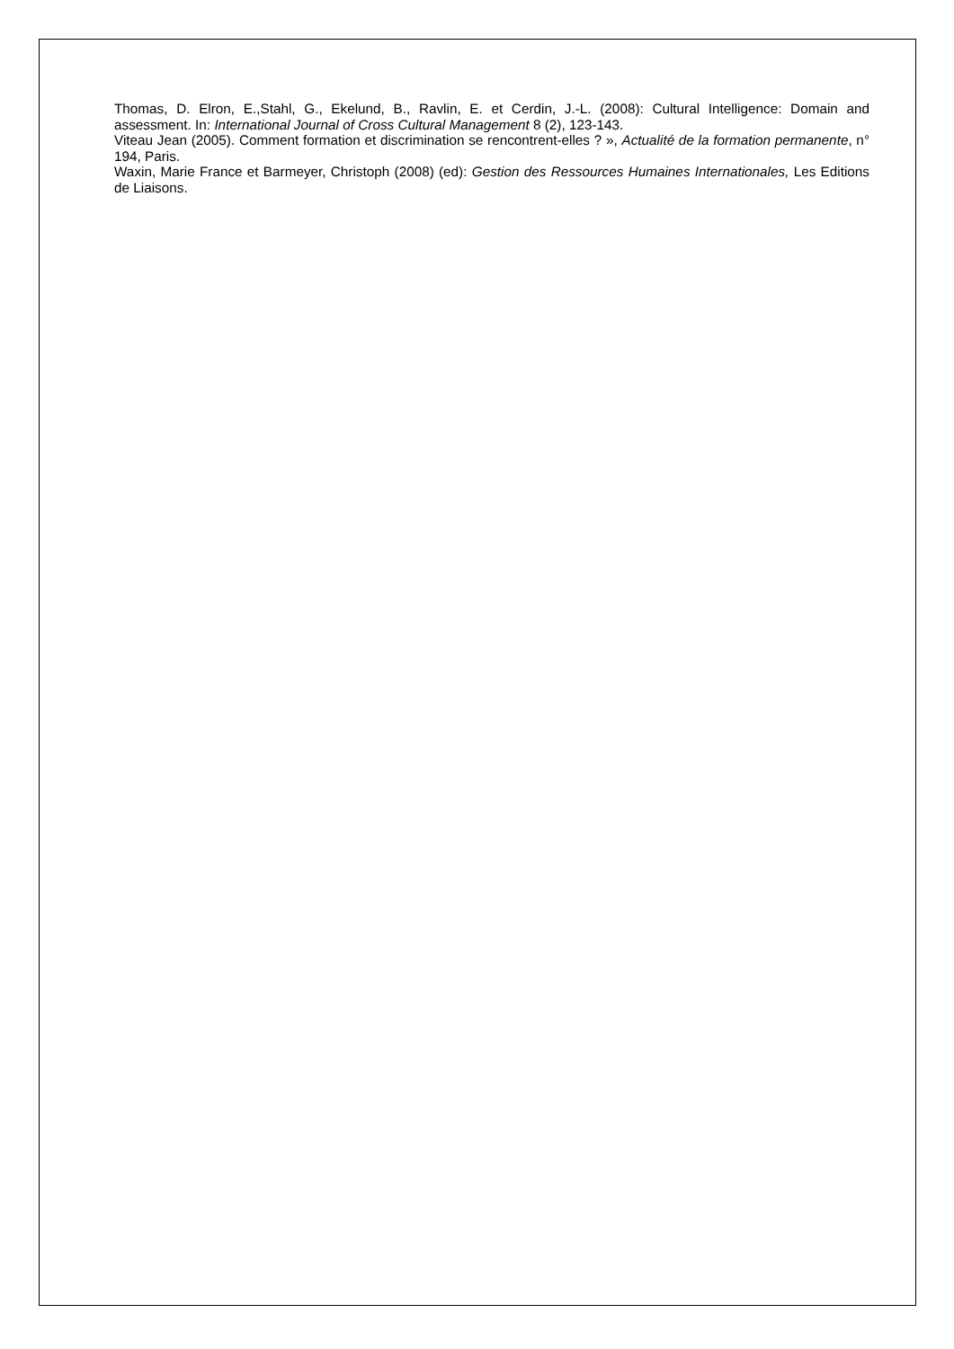Thomas, D. Elron, E.,Stahl, G., Ekelund, B., Ravlin, E. et Cerdin, J.-L. (2008): Cultural Intelligence: Domain and assessment. In: International Journal of Cross Cultural Management 8 (2), 123-143.
Viteau Jean (2005). Comment formation et discrimination se rencontrent-elles ? », Actualité de la formation permanente, n° 194, Paris.
Waxin, Marie France et Barmeyer, Christoph (2008) (ed): Gestion des Ressources Humaines Internationales, Les Editions de Liaisons.